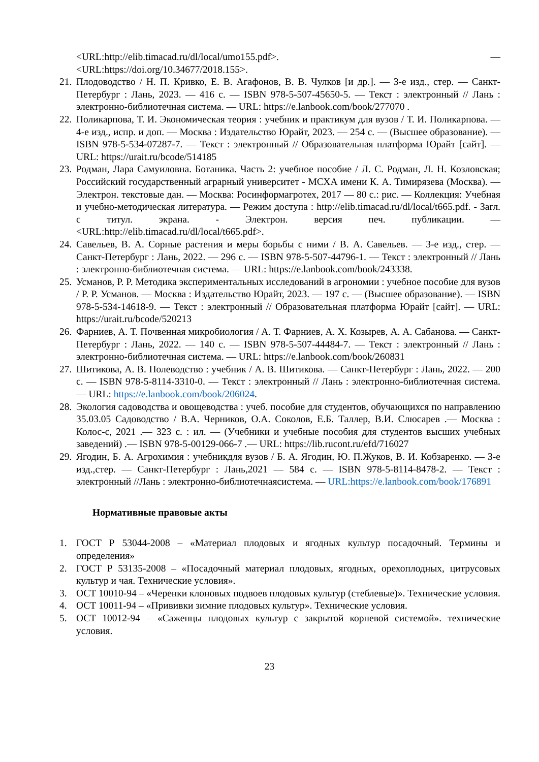<URL:http://elib.timacad.ru/dl/local/umo155.pdf>. —
<URL:https://doi.org/10.34677/2018.155>.
21. Плодоводство / Н. П. Кривко, Е. В. Агафонов, В. В. Чулков [и др.]. — 3-е изд., стер. — Санкт-Петербург : Лань, 2023. — 416 с. — ISBN 978-5-507-45650-5. — Текст : электронный // Лань : электронно-библиотечная система. — URL: https://e.lanbook.com/book/277070 .
22. Поликарпова, Т. И. Экономическая теория : учебник и практикум для вузов / Т. И. Поликарпова. — 4-е изд., испр. и доп. — Москва : Издательство Юрайт, 2023. — 254 с. — (Высшее образование). — ISBN 978-5-534-07287-7. — Текст : электронный // Образовательная платформа Юрайт [сайт]. — URL: https://urait.ru/bcode/514185
23. Родман, Лара Самуиловна. Ботаника. Часть 2: учебное пособие / Л. С. Родман, Л. Н. Козловская; Российский государственный аграрный университет - МСХА имени К. А. Тимирязева (Москва). — Электрон. текстовые дан. — Москва: Росинформагротех, 2017 — 80 с.: рис. — Коллекция: Учебная и учебно-методическая литература. — Режим доступа : http://elib.timacad.ru/dl/local/t665.pdf. - Загл. с титул. экрана. - Электрон. версия печ. публикации. — <URL:http://elib.timacad.ru/dl/local/t665.pdf>.
24. Савельев, В. А. Сорные растения и меры борьбы с ними / В. А. Савельев. — 3-е изд., стер. — Санкт-Петербург : Лань, 2022. — 296 с. — ISBN 978-5-507-44796-1. — Текст : электронный // Лань : электронно-библиотечная система. — URL: https://e.lanbook.com/book/243338.
25. Усманов, Р. Р. Методика экспериментальных исследований в агрономии : учебное пособие для вузов / Р. Р. Усманов. — Москва : Издательство Юрайт, 2023. — 197 с. — (Высшее образование). — ISBN 978-5-534-14618-9. — Текст : электронный // Образовательная платформа Юрайт [сайт]. — URL: https://urait.ru/bcode/520213
26. Фарниев, А. Т. Почвенная микробиология / А. Т. Фарниев, А. Х. Козырев, А. А. Сабанова. — Санкт-Петербург : Лань, 2022. — 140 с. — ISBN 978-5-507-44484-7. — Текст : электронный // Лань : электронно-библиотечная система. — URL: https://e.lanbook.com/book/260831
27. Шитикова, А. В. Полеводство : учебник / А. В. Шитикова. — Санкт-Петербург : Лань, 2022. — 200 с. — ISBN 978-5-8114-3310-0. — Текст : электронный // Лань : электронно-библиотечная система. — URL: https://e.lanbook.com/book/206024.
28. Экология садоводства и овощеводства : учеб. пособие для студентов, обучающихся по направлению 35.03.05 Садоводство / В.А. Черников, О.А. Соколов, Е.Б. Таллер, В.И. Слюсарев .— Москва : Колос-с, 2021 .— 323 с. : ил. — (Учебники и учебные пособия для студентов высших учебных заведений) .— ISBN 978-5-00129-066-7 .— URL: https://lib.rucont.ru/efd/716027
29. Ягодин, Б. А. Агрохимия : учебникдля вузов / Б. А. Ягодин, Ю. П.Жуков, В. И. Кобзаренко. — 3-е изд.,стер. — Санкт-Петербург : Лань,2021 — 584 с. — ISBN 978-5-8114-8478-2. — Текст : электронный //Лань : электронно-библиотечнаясистема. — URL:https://e.lanbook.com/book/176891
Нормативные правовые акты
1. ГОСТ Р 53044-2008 – «Материал плодовых и ягодных культур посадочный. Термины и определения»
2. ГОСТ Р 53135-2008 – «Посадочный материал плодовых, ягодных, орехоплодных, цитрусовых культур и чая. Технические условия».
3. ОСТ 10010-94 – «Черенки клоновых подвоев плодовых культур (стеблевые)». Технические условия.
4. ОСТ 10011-94 – «Прививки зимние плодовых культур». Технические условия.
5. ОСТ 10012-94 – «Саженцы плодовых культур с закрытой корневой системой». технические условия.
23